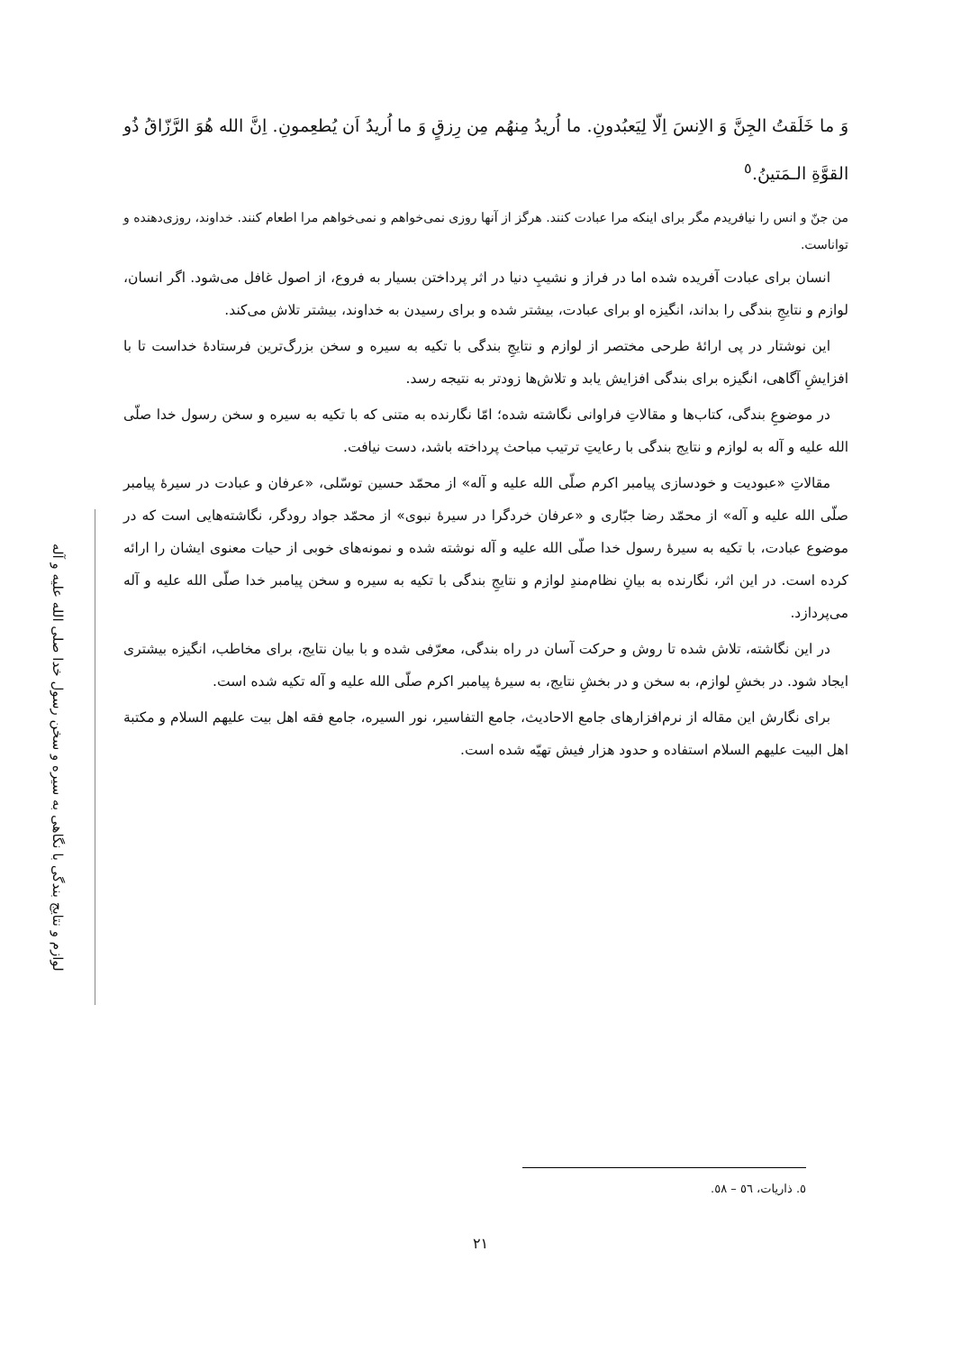لوازم و نتایج بندگی با نگاهی به سیره و سخن رسول خدا صلی الله علیه و آله
وَ ما خَلَقتُ الجِنَّ وَ الاِنسَ اِلّا لِیَعبُدونِ. ما اُریدُ مِنهُم مِن رِزقٍ وَ ما اُریدُ اَن یُطعِمونِ. اِنَّ الله هُوَ الرَّزّاقُ ذُو القوَّةِ الـمَتینُ.<sup>٥</sup>
من جنّ و انس را نیافریدم مگر برای اینکه مرا عبادت کنند. هرگز از آنها روزی نمی‌خواهم و نمی‌خواهم مرا اطعام کنند. خداوند، روزی‌دهنده و تواناست.
انسان برای عبادت آفریده شده اما در فراز و نشیبِ دنیا در اثر پرداختن بسیار به فروع، از اصول غافل می‌شود. اگر انسان، لوازم و نتایجِ بندگی را بداند، انگیزه او برای عبادت، بیشتر شده و برای رسیدن به خداوند، بیشتر تلاش می‌کند.
این نوشتار در پی ارائهٔ طرحی مختصر از لوازم و نتایجِ بندگی با تکیه به سیره و سخن بزرگ‌ترین فرستادهٔ خداست تا با افزایشِ آگاهی، انگیزه برای بندگی افزایش یابد و تلاش‌ها زودتر به نتیجه رسد.
در موضوعِ بندگی، کتاب‌ها و مقالاتِ فراوانی نگاشته شده؛ امّا نگارنده به متنی که با تکیه به سیره و سخن رسول خدا صلّی الله علیه و آله به لوازم و نتایج بندگی با رعایتِ ترتیب مباحث پرداخته باشد، دست نیافت.
مقالاتِ «عبودیت و خودسازی پیامبر اکرم صلّی الله علیه و آله» از محمّد حسین توسّلی، «عرفان و عبادت در سیرهٔ پیامبر صلّی الله علیه و آله» از محمّد رضا جبّاری و «عرفان خردگرا در سیرهٔ نبوی» از محمّد جواد رودگر، نگاشته‌هایی است که در موضوع عبادت، با تکیه به سیرهٔ رسول خدا صلّی الله علیه و آله نوشته شده و نمونه‌های خوبی از حیات معنوی ایشان را ارائه کرده است. در این اثر، نگارنده به بیانِ نظام‌مندِ لوازم و نتایجِ بندگی با تکیه به سیره و سخن پیامبر خدا صلّی الله علیه و آله می‌پردازد.
در این نگاشته، تلاش شده تا روش و حرکت آسان در راه بندگی، معرّفی شده و با بیان نتایج، برای مخاطب، انگیزه بیشتری ایجاد شود. در بخشِ لوازم، به سخن و در بخشِ نتایج، به سیرهٔ پیامبر اکرم صلّی الله علیه و آله تکیه شده است.
برای نگارش این مقاله از نرم‌افزارهای جامع الاحادیث، جامع التفاسیر، نور السیره، جامع فقه اهل بیت علیهم السلام و مکتبة اهل البیت علیهم السلام استفاده و حدود هزار فیش تهیّه شده است.
٥. ذاریات، ٥٦ – ٥٨.
٢١